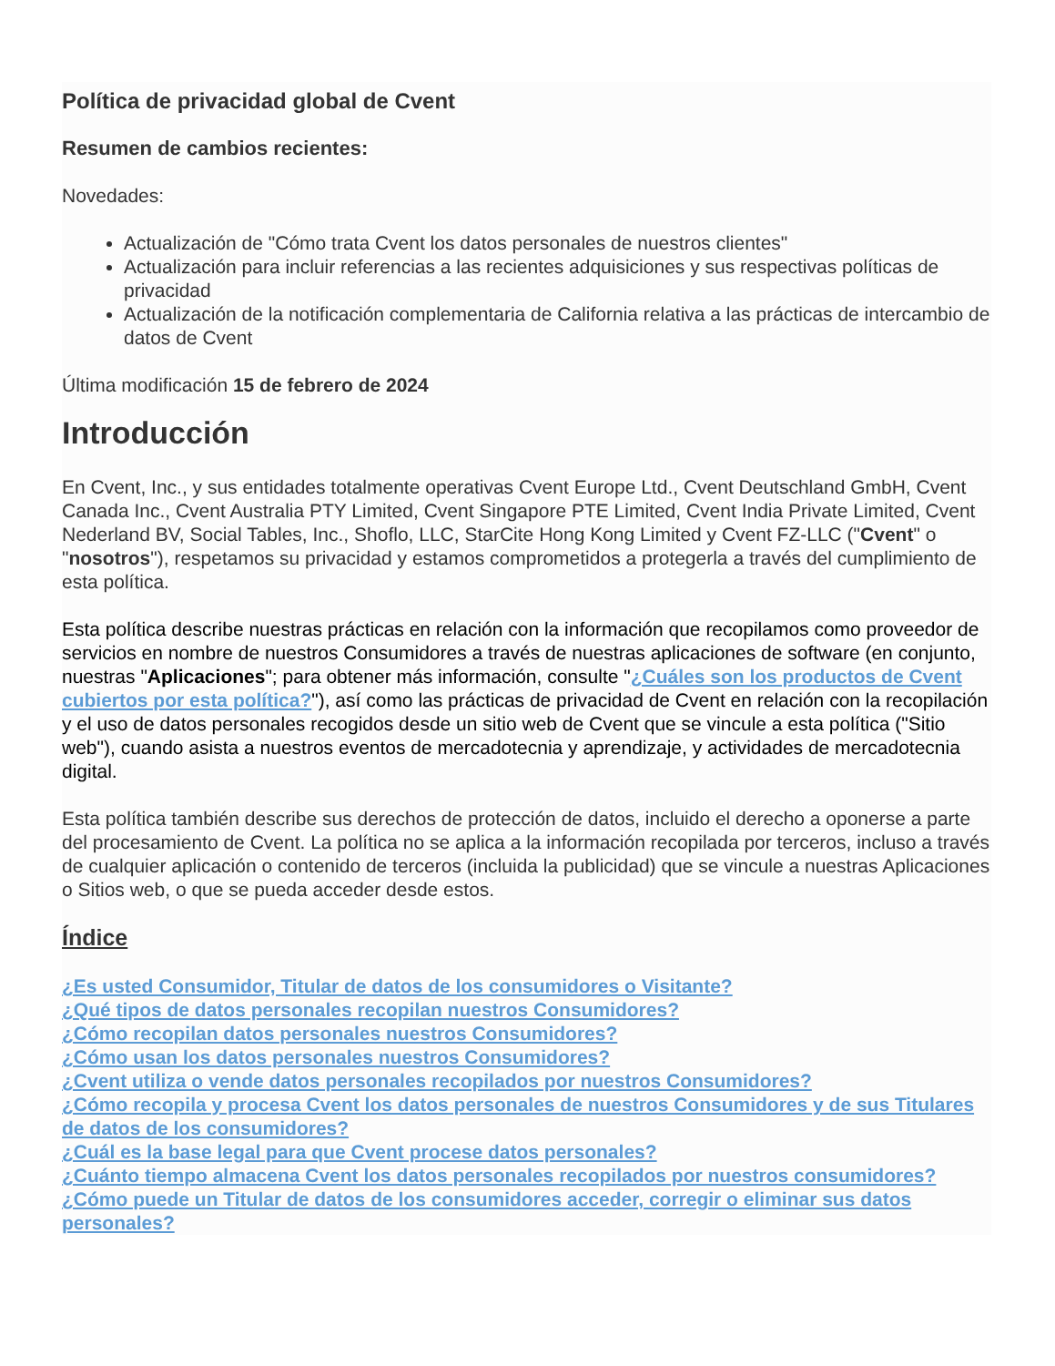Política de privacidad global de Cvent
Resumen de cambios recientes:
Novedades:
Actualización de "Cómo trata Cvent los datos personales de nuestros clientes"
Actualización para incluir referencias a las recientes adquisiciones y sus respectivas políticas de privacidad
Actualización de la notificación complementaria de California relativa a las prácticas de intercambio de datos de Cvent
Última modificación 15 de febrero de 2024
Introducción
En Cvent, Inc., y sus entidades totalmente operativas Cvent Europe Ltd., Cvent Deutschland GmbH, Cvent Canada Inc., Cvent Australia PTY Limited, Cvent Singapore PTE Limited, Cvent India Private Limited, Cvent Nederland BV, Social Tables, Inc., Shoflo, LLC, StarCite Hong Kong Limited y Cvent FZ-LLC ("Cvent" o "nosotros"), respetamos su privacidad y estamos comprometidos a protegerla a través del cumplimiento de esta política.
Esta política describe nuestras prácticas en relación con la información que recopilamos como proveedor de servicios en nombre de nuestros Consumidores a través de nuestras aplicaciones de software (en conjunto, nuestras "Aplicaciones"; para obtener más información, consulte "¿Cuáles son los productos de Cvent cubiertos por esta política?"), así como las prácticas de privacidad de Cvent en relación con la recopilación y el uso de datos personales recogidos desde un sitio web de Cvent que se vincule a esta política ("Sitio web"), cuando asista a nuestros eventos de mercadotecnia y aprendizaje, y actividades de mercadotecnia digital.
Esta política también describe sus derechos de protección de datos, incluido el derecho a oponerse a parte del procesamiento de Cvent. La política no se aplica a la información recopilada por terceros, incluso a través de cualquier aplicación o contenido de terceros (incluida la publicidad) que se vincule a nuestras Aplicaciones o Sitios web, o que se pueda acceder desde estos.
Índice
¿Es usted Consumidor, Titular de datos de los consumidores o Visitante?
¿Qué tipos de datos personales recopilan nuestros Consumidores?
¿Cómo recopilan datos personales nuestros Consumidores?
¿Cómo usan los datos personales nuestros Consumidores?
¿Cvent utiliza o vende datos personales recopilados por nuestros Consumidores?
¿Cómo recopila y procesa Cvent los datos personales de nuestros Consumidores y de sus Titulares de datos de los consumidores?
¿Cuál es la base legal para que Cvent procese datos personales?
¿Cuánto tiempo almacena Cvent los datos personales recopilados por nuestros consumidores?
¿Cómo puede un Titular de datos de los consumidores acceder, corregir o eliminar sus datos personales?